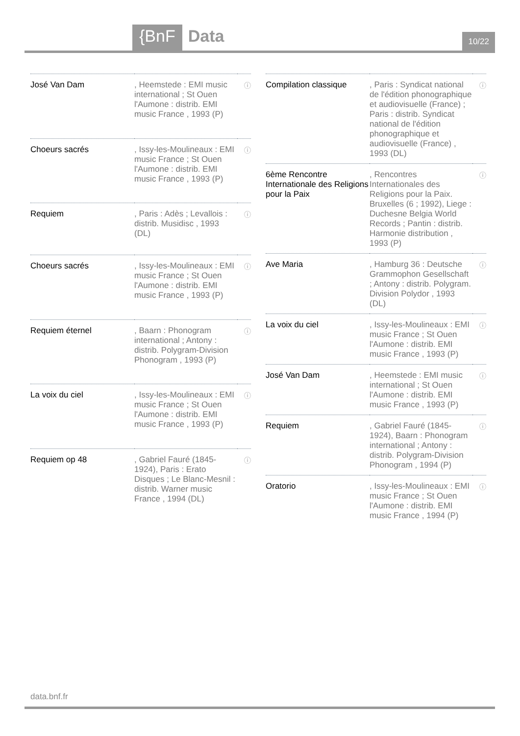{BnF Data
10/22
| José Van Dam | , Heemstede : EMI music international ; St Ouen l'Aumone : distrib. EMI music France , 1993 (P) | ⓘ |
| Choeurs sacrés | , Issy-les-Moulineaux : EMI music France ; St Ouen l'Aumone : distrib. EMI music France , 1993 (P) | ⓘ |
| Requiem | , Paris : Adès ; Levallois : distrib. Musidisc , 1993 (DL) | ⓘ |
| Choeurs sacrés | , Issy-les-Moulineaux : EMI music France ; St Ouen l'Aumone : distrib. EMI music France , 1993 (P) | ⓘ |
| Requiem éternel | , Baarn : Phonogram international ; Antony : distrib. Polygram-Division Phonogram , 1993 (P) | ⓘ |
| La voix du ciel | , Issy-les-Moulineaux : EMI music France ; St Ouen l'Aumone : distrib. EMI music France , 1993 (P) | ⓘ |
| Requiem op 48 | , Gabriel Fauré (1845-1924), Paris : Erato Disques ; Le Blanc-Mesnil : distrib. Warner music France , 1994 (DL) | ⓘ |
| Compilation classique | , Paris : Syndicat national de l'édition phonographique et audiovisuelle (France) ; Paris : distrib. Syndicat national de l'édition phonographique et audiovisuelle (France) , 1993 (DL) | ⓘ |
| 6ème Rencontre Internationale des Religions pour la Paix | , Rencontres Internationales des Religions pour la Paix. Bruxelles (6 ; 1992), Liege : Duchesne Belgia World Records ; Pantin : distrib. Harmonie distribution , 1993 (P) | ⓘ |
| Ave Maria | , Hamburg 36 : Deutsche Grammophon Gesellschaft ; Antony : distrib. Polygram. Division Polydor , 1993 (DL) | ⓘ |
| La voix du ciel | , Issy-les-Moulineaux : EMI music France ; St Ouen l'Aumone : distrib. EMI music France , 1993 (P) | ⓘ |
| José Van Dam | , Heemstede : EMI music international ; St Ouen l'Aumone : distrib. EMI music France , 1993 (P) | ⓘ |
| Requiem | , Gabriel Fauré (1845-1924), Baarn : Phonogram international ; Antony : distrib. Polygram-Division Phonogram , 1994 (P) | ⓘ |
| Oratorio | , Issy-les-Moulineaux : EMI music France ; St Ouen l'Aumone : distrib. EMI music France , 1994 (P) | ⓘ |
data.bnf.fr